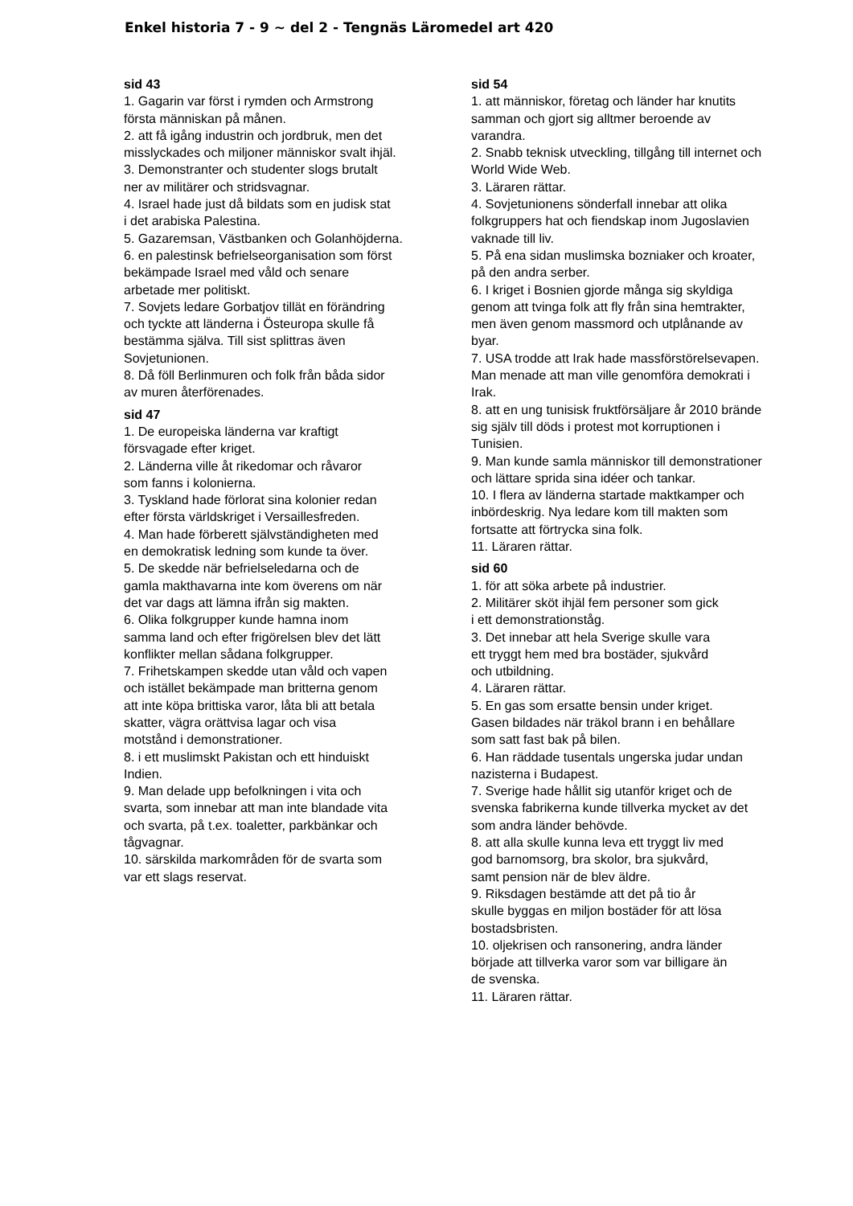Enkel historia 7 - 9 ~ del 2 - Tengnäs Läromedel art 420
sid 43
1. Gagarin var först i rymden och Armstrong
första människan på månen.
2. att få igång industrin och jordbruk, men det
misslyckades och miljoner människor svalt ihjäl.
3. Demonstranter och studenter slogs brutalt
ner av militärer och stridsvagnar.
4. Israel hade just då bildats som en judisk stat
i det arabiska Palestina.
5. Gazaremsan, Västbanken och Golanhöjderna.
6. en palestinsk befrielseorganisation som först
bekämpade Israel med våld och senare
arbetade mer politiskt.
7. Sovjets ledare Gorbatjov tillät en förändring
och tyckte att länderna i Östeuropa skulle få
bestämma själva. Till sist splittras även
Sovjetunionen.
8. Då föll Berlinmuren och folk från båda sidor
av muren återförenades.
sid 47
1. De europeiska länderna var kraftigt
försvagade efter kriget.
2. Länderna ville åt rikedomar och råvaror
som fanns i kolonierna.
3. Tyskland hade förlorat sina kolonier redan
efter första världskriget i Versaillesfreden.
4. Man hade förberett självständigheten med
en demokratisk ledning som kunde ta över.
5. De skedde när befrielseledarna och de
gamla makthavarna inte kom överens om när
det var dags att lämna ifrån sig makten.
6. Olika folkgrupper kunde hamna inom
samma land och efter frigörelsen blev det lätt
konflikter mellan sådana folkgrupper.
7. Frihetskampen skedde utan våld och vapen
och istället bekämpade man britterna genom
att inte köpa brittiska varor, låta bli att betala
skatter, vägra orättvisa lagar och visa
motstånd i demonstrationer.
8. i ett muslimskt Pakistan och ett hinduiskt
Indien.
9. Man delade upp befolkningen i vita och
svarta, som innebar att man inte blandade vita
och svarta, på t.ex. toaletter, parkbänkar och
tågvagnar.
10. särskilda markområden för de svarta som
var ett slags reservat.
sid 54
1. att människor, företag och länder har knutits
samman och gjort sig alltmer beroende av
varandra.
2. Snabb teknisk utveckling, tillgång till internet och
World Wide Web.
3. Läraren rättar.
4. Sovjetunionens sönderfall innebar att olika
folkgruppers hat och fiendskap inom Jugoslavien
vaknade till liv.
5. På ena sidan muslimska bozniaker och kroater,
på den andra serber.
6. I kriget i Bosnien gjorde många sig skyldiga
genom att tvinga folk att fly från sina hemtrakter,
men även genom massmord och utplånande av
byar.
7. USA trodde att Irak hade massförstörelsevapen.
Man menade att man ville genomföra demokrati i
Irak.
8. att en ung tunisisk fruktförsäljare år 2010 brände
sig själv till döds i protest mot korruptionen i
Tunisien.
9. Man kunde samla människor till demonstrationer
och lättare sprida sina idéer och tankar.
10. I flera av länderna startade maktkamper och
inbördeskrig. Nya ledare kom till makten som
fortsatte att förtrycka sina folk.
11. Läraren rättar.
sid 60
1. för att söka arbete på industrier.
2. Militärer sköt ihjäl fem personer som gick
i ett demonstrationståg.
3. Det innebar att hela Sverige skulle vara
ett tryggt hem med bra bostäder, sjukvård
och utbildning.
4. Läraren rättar.
5. En gas som ersatte bensin under kriget.
Gasen bildades när träkol brann i en behållare
som satt fast bak på bilen.
6. Han räddade tusentals ungerska judar undan
nazisterna i Budapest.
7. Sverige hade hållit sig utanför kriget och de
svenska fabrikerna kunde tillverka mycket av det
som andra länder behövde.
8. att alla skulle kunna leva ett tryggt liv med
god barnomsorg, bra skolor, bra sjukvård,
samt pension när de blev äldre.
9. Riksdagen bestämde att det på tio år
skulle byggas en miljon bostäder för att lösa
bostadsbristen.
10. oljekrisen och ransonering, andra länder
började att tillverka varor som var billigare än
de svenska.
11. Läraren rättar.